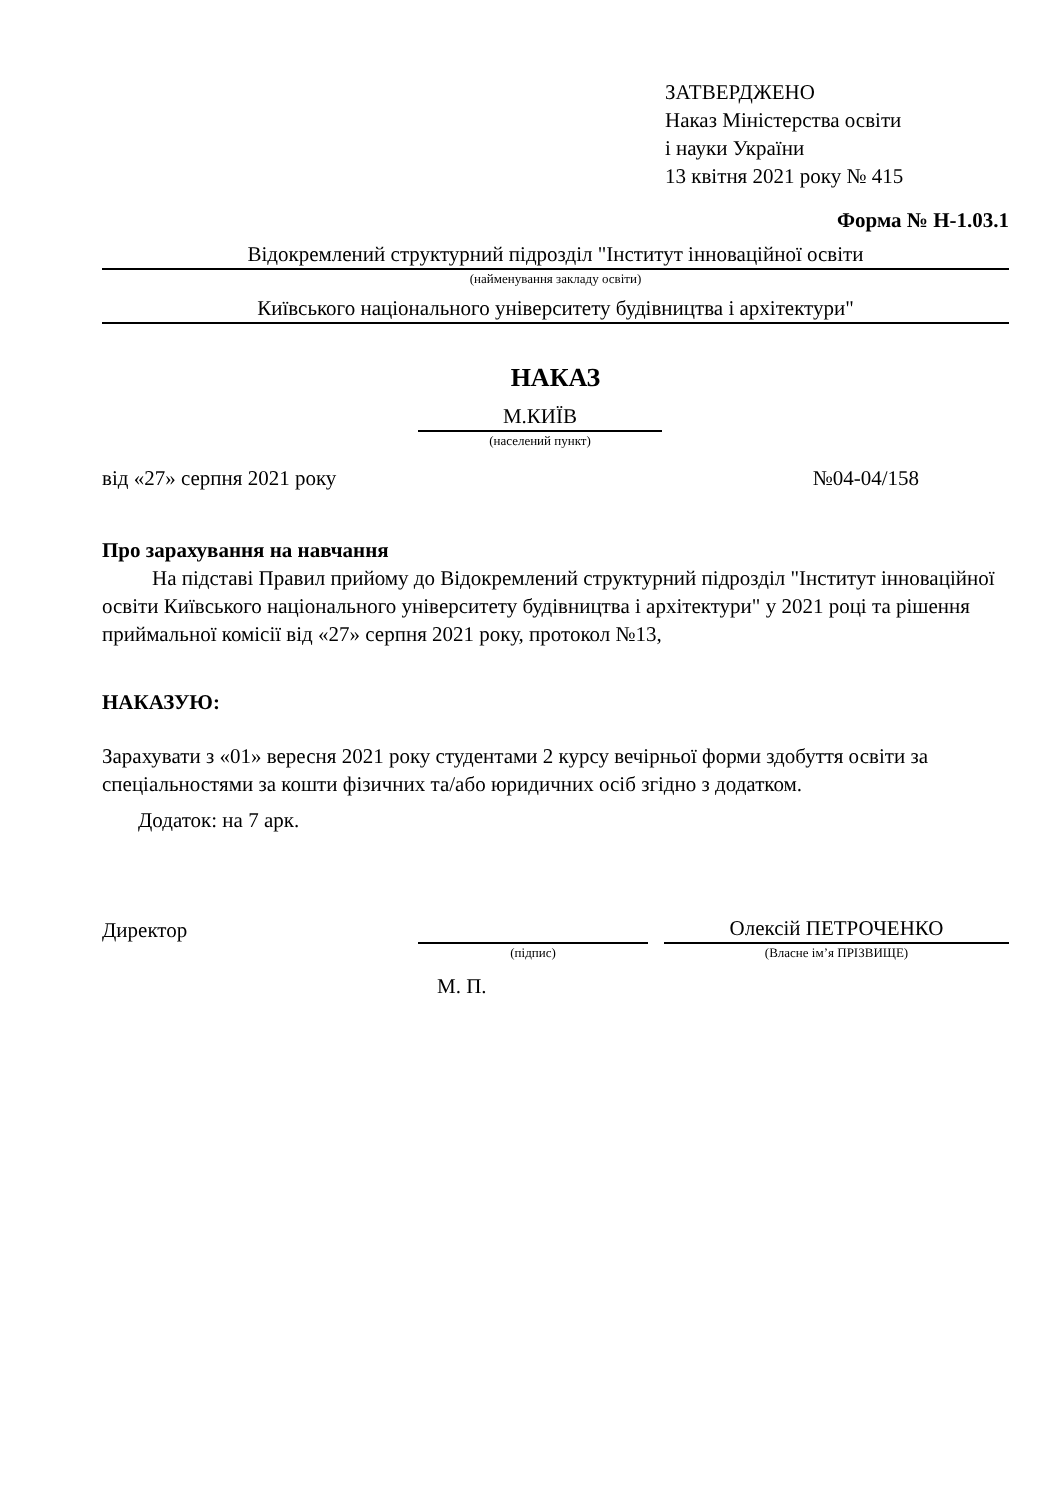ЗАТВЕРДЖЕНО
Наказ Міністерства освіти
і науки України
13 квітня 2021 року № 415
Форма № Н-1.03.1
Відокремлений структурний підрозділ "Інститут інноваційної освіти
(найменування закладу освіти)
Київського національного університету будівництва і архітектури"
НАКАЗ
М.КИЇВ
(населений пункт)
від «27» серпня 2021 року №04-04/158
Про зарахування на навчання
На підставі Правил прийому до Відокремлений структурний підрозділ "Інститут інноваційної освіти Київського національного університету будівництва і архітектури" у 2021 році та рішення приймальної комісії від «27» серпня 2021 року, протокол №13,
НАКАЗУЮ:
Зарахувати з «01» вересня 2021 року студентами 2 курсу вечірньої форми здобуття освіти за спеціальностями за кошти фізичних та/або юридичних осіб згідно з додатком.
Додаток: на 7 арк.
Директор
Олексій ПЕТРОЧЕНКО
(підпис) (Власне ім’я ПРІЗВИЩЕ)
М. П.